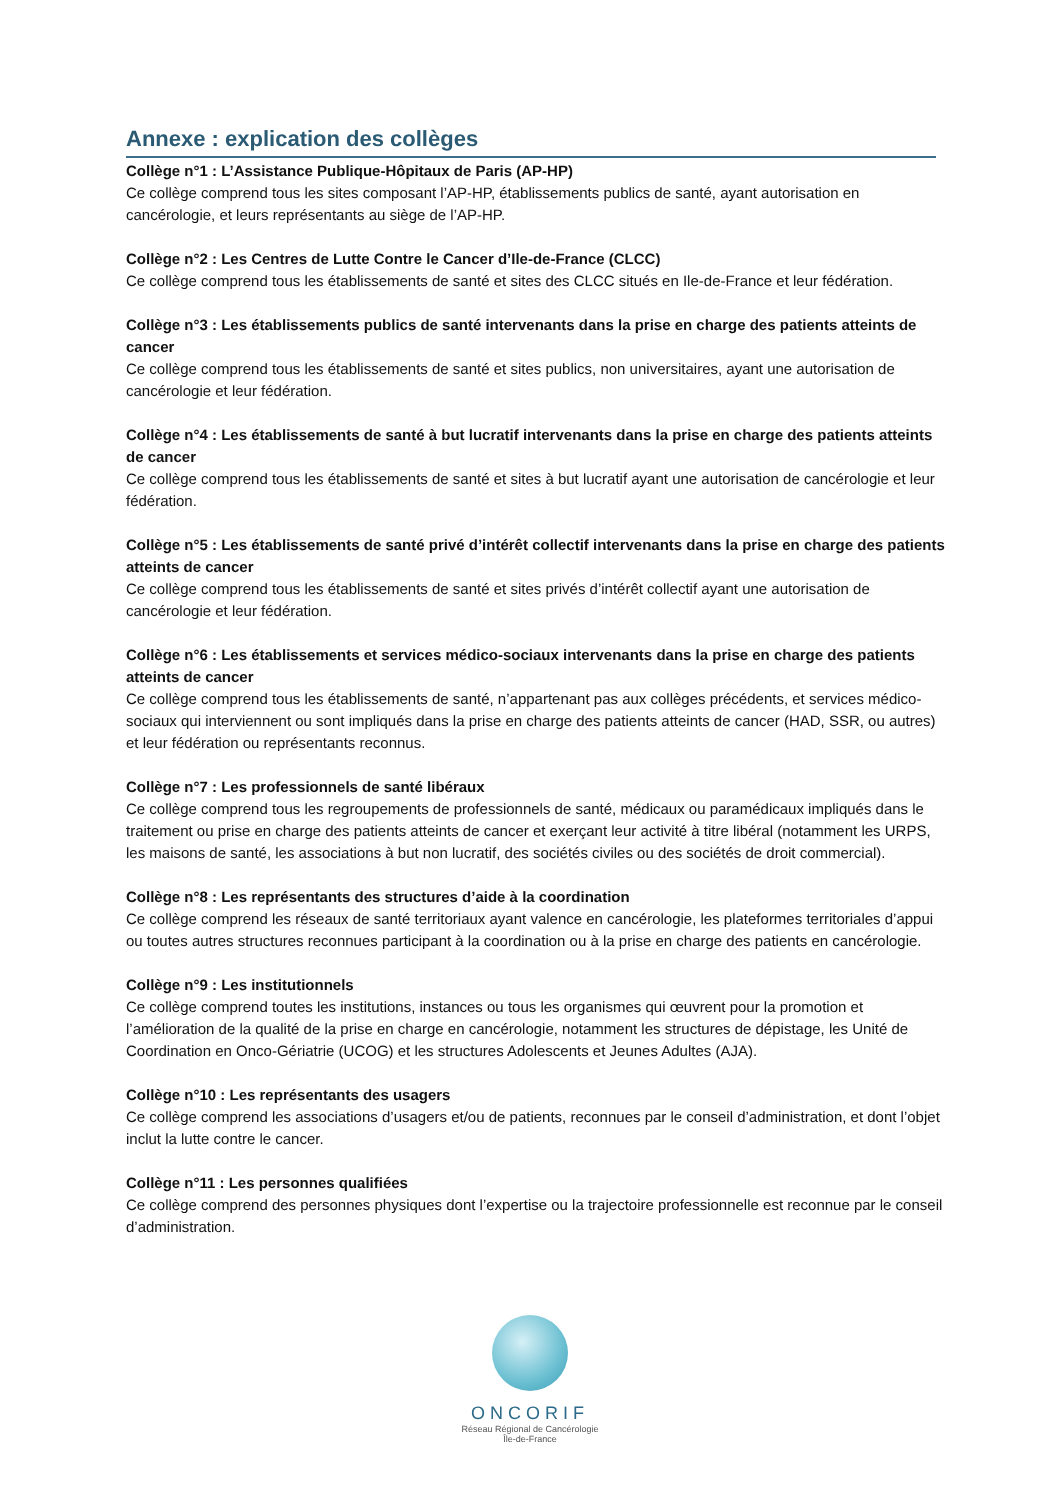Annexe : explication des collèges
Collège n°1 : L’Assistance Publique-Hôpitaux de Paris (AP-HP)
Ce collège comprend tous les sites composant l’AP-HP, établissements publics de santé, ayant autorisation en cancérologie, et leurs représentants au siège de l’AP-HP.
Collège n°2 : Les Centres de Lutte Contre le Cancer d’Ile-de-France (CLCC)
Ce collège comprend tous les établissements de santé et sites des CLCC situés en Ile-de-France et leur fédération.
Collège n°3 : Les établissements publics de santé intervenants dans la prise en charge des patients atteints de cancer
Ce collège comprend tous les établissements de santé et sites publics, non universitaires, ayant une autorisation de cancérologie et leur fédération.
Collège n°4 : Les établissements de santé à but lucratif intervenants dans la prise en charge des patients atteints de cancer
Ce collège comprend tous les établissements de santé et sites à but lucratif ayant une autorisation de cancérologie et leur fédération.
Collège n°5 : Les établissements de santé privé d’intérêt collectif intervenants dans la prise en charge des patients atteints de cancer
Ce collège comprend tous les établissements de santé et sites privés d’intérêt collectif ayant une autorisation de cancérologie et leur fédération.
Collège n°6 : Les établissements et services médico-sociaux intervenants dans la prise en charge des patients atteints de cancer
Ce collège comprend tous les établissements de santé, n’appartenant pas aux collèges précédents, et services médico-sociaux qui interviennent ou sont impliqués dans la prise en charge des patients atteints de cancer (HAD, SSR, ou autres) et leur fédération ou représentants reconnus.
Collège n°7 : Les professionnels de santé libéraux
Ce collège comprend tous les regroupements de professionnels de santé, médicaux ou paramédicaux impliqués dans le traitement ou prise en charge des patients atteints de cancer et exerçant leur activité à titre libéral (notamment les URPS, les maisons de santé, les associations à but non lucratif, des sociétés civiles ou des sociétés de droit commercial).
Collège n°8 : Les représentants des structures d’aide à la coordination
Ce collège comprend les réseaux de santé territoriaux ayant valence en cancérologie, les plateformes territoriales d’appui ou toutes autres structures reconnues participant à la coordination ou à la prise en charge des patients en cancérologie.
Collège n°9 : Les institutionnels
Ce collège comprend toutes les institutions, instances ou tous les organismes qui œuvrent pour la promotion et l’amélioration de la qualité de la prise en charge en cancérologie, notamment les structures de dépistage, les Unité de Coordination en Onco-Gériatrie (UCOG) et les structures Adolescents et Jeunes Adultes (AJA).
Collège n°10 : Les représentants des usagers
Ce collège comprend les associations d’usagers et/ou de patients, reconnues par le conseil d’administration, et dont l’objet inclut la lutte contre le cancer.
Collège n°11 : Les personnes qualifiées
Ce collège comprend des personnes physiques dont l’expertise ou la trajectoire professionnelle est reconnue par le conseil d’administration.
ONCORIF
Réseau Régional de Cancérologie
Île-de-France